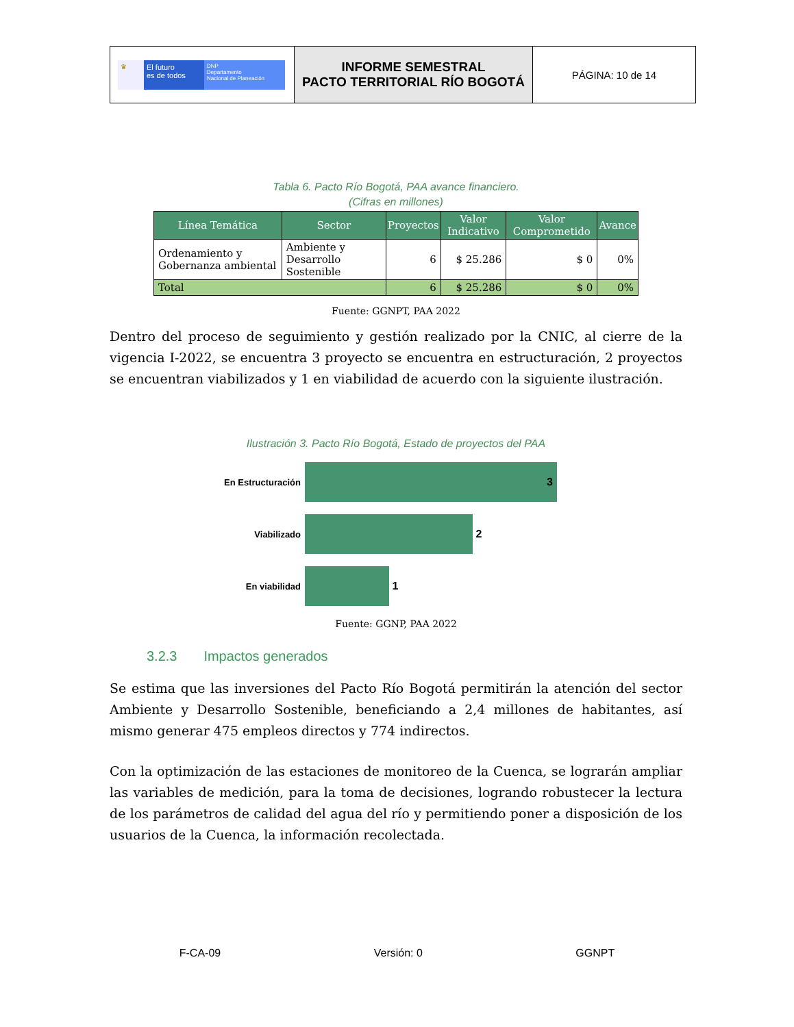| ♛ El futuro es de todos DNP Departamento Nacional de Planeación | INFORME SEMESTRAL PACTO TERRITORIAL RÍO BOGOTÁ | PÁGINA: 10 de 14 |
Tabla 6. Pacto Río Bogotá, PAA avance financiero.
(Cifras en millones)
| Línea Temática | Sector | Proyectos | Valor Indicativo | Valor Comprometido | Avance |
| --- | --- | --- | --- | --- | --- |
| Ordenamiento y Gobernanza ambiental | Ambiente y Desarrollo Sostenible | 6 | $ 25.286 | $ 0 | 0% |
| Total | | 6 | $ 25.286 | $ 0 | 0% |
Fuente: GGNPT, PAA 2022
Dentro del proceso de seguimiento y gestión realizado por la CNIC, al cierre de la vigencia I-2022, se encuentra 3 proyecto se encuentra en estructuración, 2 proyectos se encuentran viabilizados y 1 en viabilidad de acuerdo con la siguiente ilustración.
Ilustración 3. Pacto Río Bogotá, Estado de proyectos del PAA
En Estructuración
3
Viabilizado
2
En viabilidad
1
Fuente: GGNP, PAA 2022
3.2.3 Impactos generados
Se estima que las inversiones del Pacto Río Bogotá permitirán la atención del sector Ambiente y Desarrollo Sostenible, beneficiando a 2,4 millones de habitantes, así mismo generar 475 empleos directos y 774 indirectos.
Con la optimización de las estaciones de monitoreo de la Cuenca, se lograrán ampliar las variables de medición, para la toma de decisiones, logrando robustecer la lectura de los parámetros de calidad del agua del río y permitiendo poner a disposición de los usuarios de la Cuenca, la información recolectada.
F-CA-09 Versión: 0 GGNPT